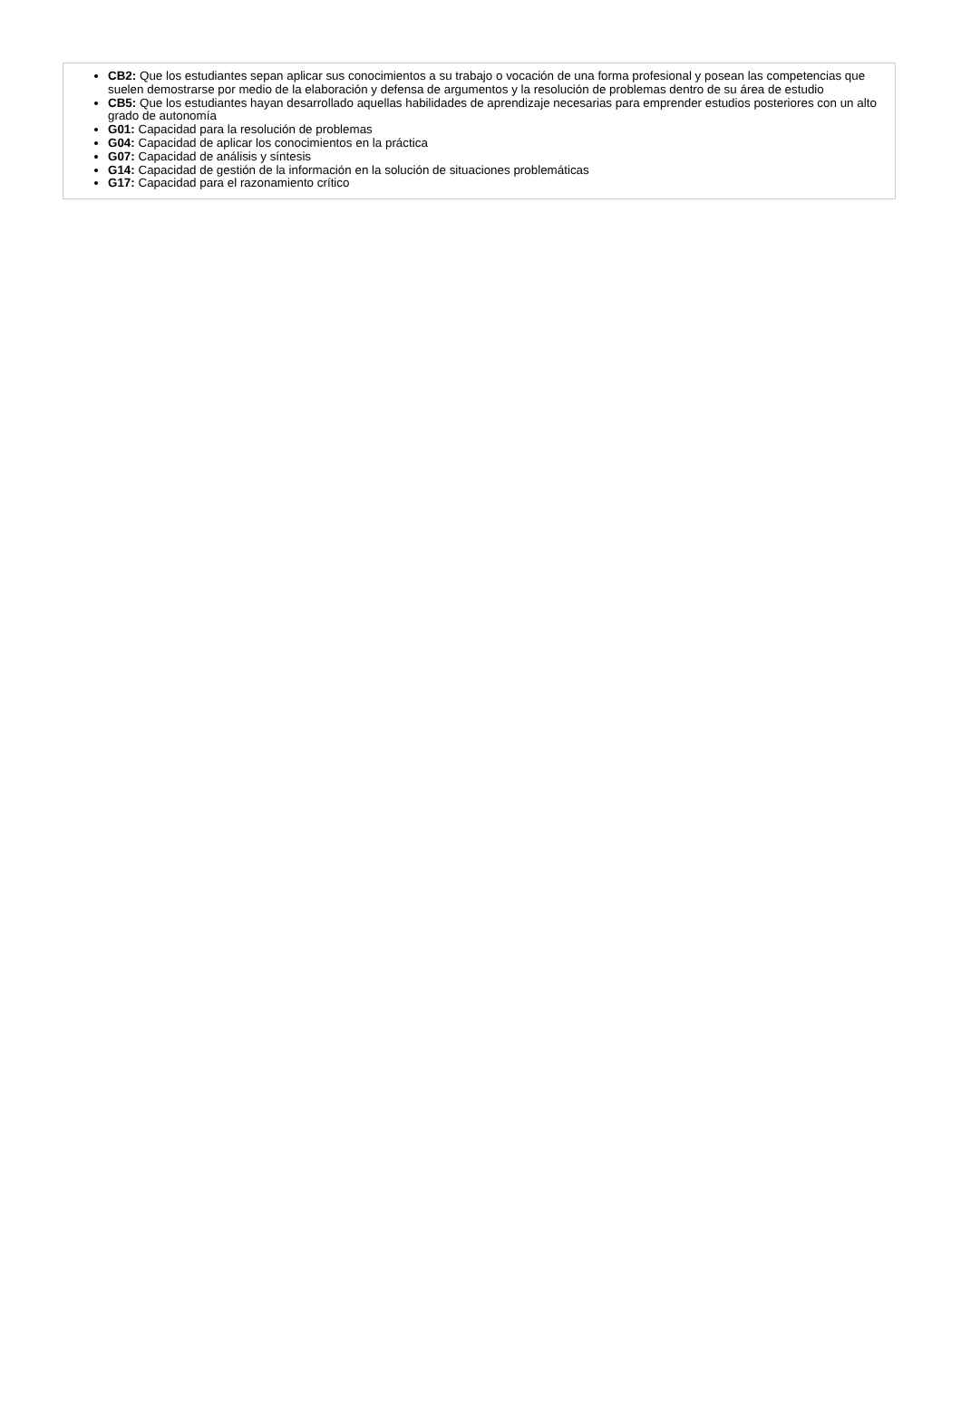CB2: Que los estudiantes sepan aplicar sus conocimientos a su trabajo o vocación de una forma profesional y posean las competencias que suelen demostrarse por medio de la elaboración y defensa de argumentos y la resolución de problemas dentro de su área de estudio
CB5: Que los estudiantes hayan desarrollado aquellas habilidades de aprendizaje necesarias para emprender estudios posteriores con un alto grado de autonomía
G01: Capacidad para la resolución de problemas
G04: Capacidad de aplicar los conocimientos en la práctica
G07: Capacidad de análisis y síntesis
G14: Capacidad de gestión de la información en la solución de situaciones problemáticas
G17: Capacidad para el razonamiento crítico